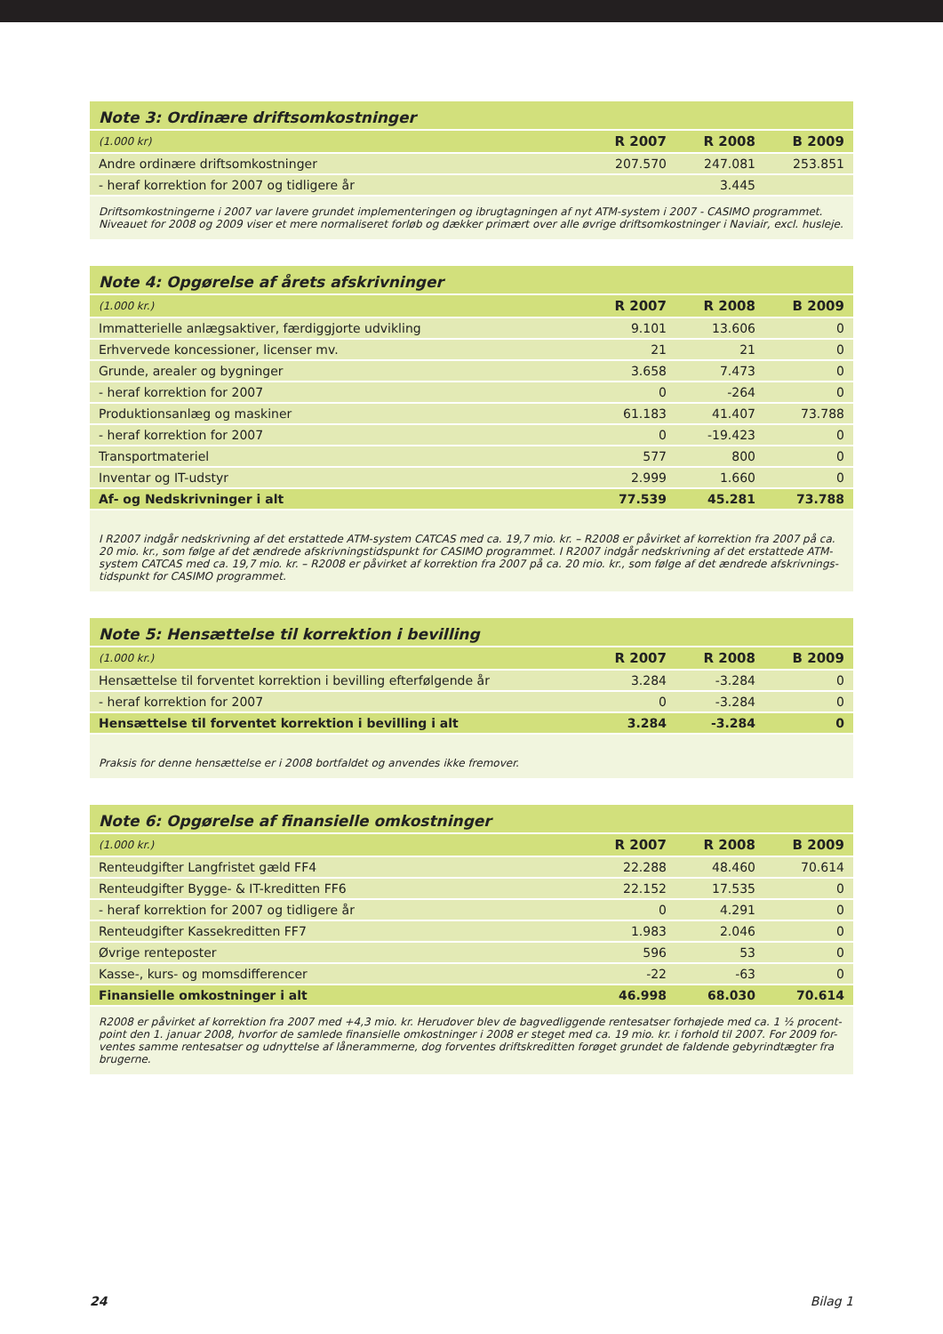| Note 3: Ordinære driftsomkostninger | | | |
| (1.000 kr) | R 2007 | R 2008 | B 2009 |
| Andre ordinære driftsomkostninger | 207.570 | 247.081 | 253.851 |
| - heraf korrektion for 2007 og tidligere år | | 3.445 | |
| Driftsomkostningerne i 2007 var lavere grundet implementeringen og ibrugtagningen af nyt ATM-system i 2007 - CASIMO programmet. Niveauet for 2008 og 2009 viser et mere normaliseret forløb og dækker primært over alle øvrige driftsomkostninger i Naviair, excl. husleje. | | | |
| Note 4: Opgørelse af årets afskrivninger | | | |
| (1.000 kr.) | R 2007 | R 2008 | B 2009 |
| Immatterielle anlægsaktiver, færdiggjorte udvikling | 9.101 | 13.606 | 0 |
| Erhvervede koncessioner, licenser mv. | 21 | 21 | 0 |
| Grunde, arealer og bygninger | 3.658 | 7.473 | 0 |
| - heraf korrektion for 2007 | 0 | -264 | 0 |
| Produktionsanlæg og maskiner | 61.183 | 41.407 | 73.788 |
| - heraf korrektion for 2007 | 0 | -19.423 | 0 |
| Transportmateriel | 577 | 800 | 0 |
| Inventar og IT-udstyr | 2.999 | 1.660 | 0 |
| Af- og Nedskrivninger i alt | 77.539 | 45.281 | 73.788 |
| I R2007 indgår nedskrivning af det erstattede ATM-system CATCAS med ca. 19,7 mio. kr. – R2008 er påvirket af korrektion fra 2007 på ca. 20 mio. kr., som følge af det ændrede afskrivningstidspunkt for CASIMO programmet. I R2007 indgår nedskrivning af det erstattede ATM-system CATCAS med ca. 19,7 mio. kr. – R2008 er påvirket af korrektion fra 2007 på ca. 20 mio. kr., som følge af det ændrede afskrivnings-tidspunkt for CASIMO programmet. | | | |
| Note 5: Hensættelse til korrektion i bevilling | | | |
| (1.000 kr.) | R 2007 | R 2008 | B 2009 |
| Hensættelse til forventet korrektion i bevilling efterfølgende år | 3.284 | -3.284 | 0 |
| - heraf korrektion for 2007 | 0 | -3.284 | 0 |
| Hensættelse til forventet korrektion i bevilling i alt | 3.284 | -3.284 | 0 |
| Praksis for denne hensættelse er i 2008 bortfaldet og anvendes ikke fremover. | | | |
| Note 6: Opgørelse af finansielle omkostninger | | | |
| (1.000 kr.) | R 2007 | R 2008 | B 2009 |
| Renteudgifter Langfristet gæld FF4 | 22.288 | 48.460 | 70.614 |
| Renteudgifter Bygge- & IT-kreditten FF6 | 22.152 | 17.535 | 0 |
| - heraf korrektion for 2007 og tidligere år | 0 | 4.291 | 0 |
| Renteudgifter Kassekreditten FF7 | 1.983 | 2.046 | 0 |
| Øvrige renteposter | 596 | 53 | 0 |
| Kasse-, kurs- og momsdifferencer | -22 | -63 | 0 |
| Finansielle omkostninger i alt | 46.998 | 68.030 | 70.614 |
| R2008 er påvirket af korrektion fra 2007 med +4,3 mio. kr. Herudover blev de bagvedliggende rentesatser forhøjede med ca. 1 ½ procent-point den 1. januar 2008, hvorfor de samlede finansielle omkostninger i 2008 er steget med ca. 19 mio. kr. i forhold til 2007. For 2009 for-ventes samme rentesatser og udnyttelse af lånerammerne, dog forventes driftskreditten forøget grundet de faldende gebyrindtægter fra brugerne. | | | |
24 Bilag 1